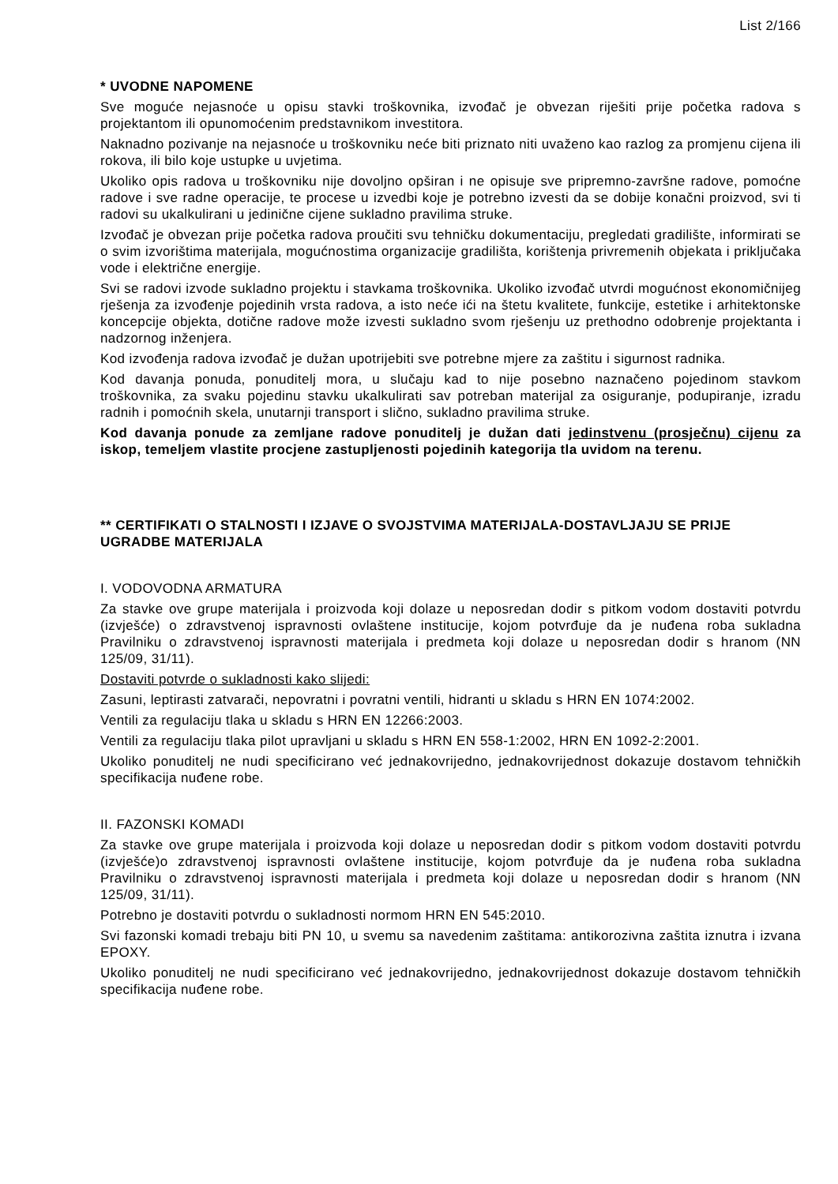List 2/166
* UVODNE NAPOMENE
Sve moguće nejasnoće u opisu stavki troškovnika, izvođač je obvezan riješiti prije početka radova s projektantom ili opunomoćenim predstavnikom investitora.
Naknadno pozivanje na nejasnoće u troškovniku neće biti priznato niti uvaženo kao razlog za promjenu cijena ili rokova, ili bilo koje ustupke u uvjetima.
Ukoliko opis radova u troškovniku nije dovoljno opširan i ne opisuje sve pripremno-završne radove, pomoćne radove i sve radne operacije, te procese u izvedbi koje je potrebno izvesti da se dobije konačni proizvod, svi ti radovi su ukalkulirani u jedinične cijene sukladno pravilima struke.
Izvođač je obvezan prije početka radova proučiti svu tehničku dokumentaciju, pregledati gradilište, informirati se o svim izvorištima materijala, mogućnostima organizacije gradilišta, korištenja privremenih objekata i priključaka vode i električne energije.
Svi se radovi izvode sukladno projektu i stavkama troškovnika. Ukoliko izvođač utvrdi mogućnost ekonomičnijeg rješenja za izvođenje pojedinih vrsta radova, a isto neće ići na štetu kvalitete, funkcije, estetike i arhitektonske koncepcije objekta, dotične radove može izvesti sukladno svom rješenju uz prethodno odobrenje projektanta i nadzornog inženjera.
Kod izvođenja radova izvođač je dužan upotrijebiti sve potrebne mjere za zaštitu i sigurnost radnika.
Kod davanja ponuda, ponuditelj mora, u slučaju kad to nije posebno naznačeno pojedinom stavkom troškovnika, za svaku pojedinu stavku ukalkulirati sav potreban materijal za osiguranje, podupiranje, izradu radnih i pomoćnih skela, unutarnji transport i slično, sukladno pravilima struke.
Kod davanja ponude za zemljane radove ponuditelj je dužan dati jedinstvenu (prosječnu) cijenu za iskop, temeljem vlastite procjene zastupljenosti pojedinih kategorija tla uvidom na terenu.
** CERTIFIKATI O STALNOSTI I IZJAVE O SVOJSTVIMA MATERIJALA-DOSTAVLJAJU SE PRIJE UGRADBE MATERIJALA
I. VODOVODNA ARMATURA
Za stavke ove grupe materijala i proizvoda koji dolaze u neposredan dodir s pitkom vodom dostaviti potvrdu (izvješće) o zdravstvenoj ispravnosti ovlaštene institucije, kojom potvrđuje da je nuđena roba sukladna Pravilniku o zdravstvenoj ispravnosti materijala i predmeta koji dolaze u neposredan dodir s hranom (NN 125/09, 31/11).
Dostaviti potvrde o sukladnosti kako slijedi:
Zasuni, leptirasti zatvarači, nepovratni i povratni ventili, hidranti u skladu s HRN EN 1074:2002.
Ventili za regulaciju tlaka u skladu s HRN EN 12266:2003.
Ventili za regulaciju tlaka pilot upravljani u skladu s HRN EN 558-1:2002, HRN EN 1092-2:2001.
Ukoliko ponuditelj ne nudi specificirano već jednakovrijedno, jednakovrijednost dokazuje dostavom tehničkih specifikacija nuđene robe.
II. FAZONSKI KOMADI
Za stavke ove grupe materijala i proizvoda koji dolaze u neposredan dodir s pitkom vodom dostaviti potvrdu (izvješće)o zdravstvenoj ispravnosti ovlaštene institucije, kojom potvrđuje da je nuđena roba sukladna Pravilniku o zdravstvenoj ispravnosti materijala i predmeta koji dolaze u neposredan dodir s hranom (NN 125/09, 31/11).
Potrebno je dostaviti potvrdu o sukladnosti normom HRN EN 545:2010.
Svi fazonski komadi trebaju biti PN 10, u svemu sa navedenim zaštitama: antikorozivna zaštita iznutra i izvana EPOXY.
Ukoliko ponuditelj ne nudi specificirano već jednakovrijedno, jednakovrijednost dokazuje dostavom tehničkih specifikacija nuđene robe.